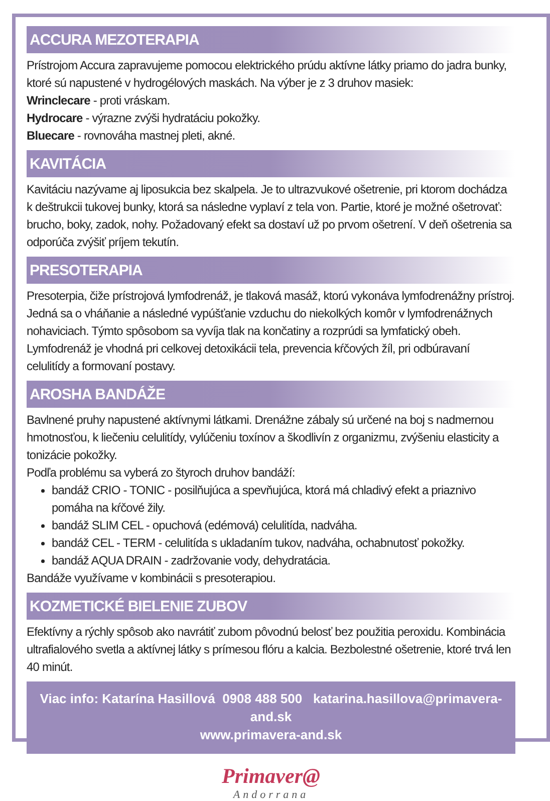ACCURA MEZOTERAPIA
Prístrojom Accura zapravujeme pomocou elektrického prúdu aktívne látky priamo do jadra bunky, ktoré sú napustené v hydrogélových maskách. Na výber je z 3 druhov masiek:
Wrinclecare - proti vráskam.
Hydrocare - výrazne zvýši hydratáciu pokožky.
Bluecare - rovnováha mastnej pleti, akné.
KAVITÁCIA
Kavitáciu nazývame aj liposukcia bez skalpela. Je to ultrazvukové ošetrenie, pri ktorom dochádza k deštrukcii tukovej bunky, ktorá sa následne vyplaví z tela von. Partie, ktoré je možné ošetrovať: brucho, boky, zadok, nohy. Požadovaný efekt sa dostaví už po prvom ošetrení. V deň ošetrenia sa odporúča zvýšiť príjem tekutín.
PRESOTERAPIA
Presoterpia, čiže prístrojová lymfodrenáž, je tlaková masáž, ktorú vykonáva lymfodrenážny prístroj. Jedná sa o vháňanie a následné vypúšťanie vzduchu do niekolkých komôr v lymfodrenážnych nohaviciach. Týmto spôsobom sa vyvíja tlak na končatiny a rozprúdi sa lymfatický obeh. Lymfodrenáž je vhodná pri celkovej detoxikácii tela, prevencia kŕčových žíl, pri odbúravaní celulitídy a formovaní postavy.
AROSHA BANDÁŽE
Bavlnené pruhy napustené aktívnymi látkami. Drenážne zábaly sú určené na boj s nadmernou hmotnosťou, k liečeniu celulitídy, vylúčeniu toxínov a škodlivín z organizmu, zvýšeniu elasticity a tonizácie pokožky.
Podľa problému sa vyberá zo štyroch druhov bandáží:
bandáž CRIO - TONIC - posilňujúca a spevňujúca, ktorá má chladivý efekt a priaznivo pomáha na kŕčové žily.
bandáž SLIM CEL - opuchová (edémová) celulitída, nadváha.
bandáž CEL - TERM - celulitída s ukladaním tukov, nadváha, ochabnutosť pokožky.
bandáž AQUA DRAIN - zadržovanie vody, dehydratácia.
Bandáže využívame v kombinácii s presoterapiou.
KOZMETICKÉ BIELENIE ZUBOV
Efektívny a rýchly spôsob ako navrátiť zubom pôvodnú belosť bez použitia peroxidu. Kombinácia ultrafialového svetla a aktívnej látky s prímesou flóru a kalcia. Bezbolestné ošetrenie, ktoré trvá len 40 minút.
Viac info: Katarína Hasillová 0908 488 500 katarina.hasillova@primavera-and.sk
www.primavera-and.sk
Primaver@
Andorrana